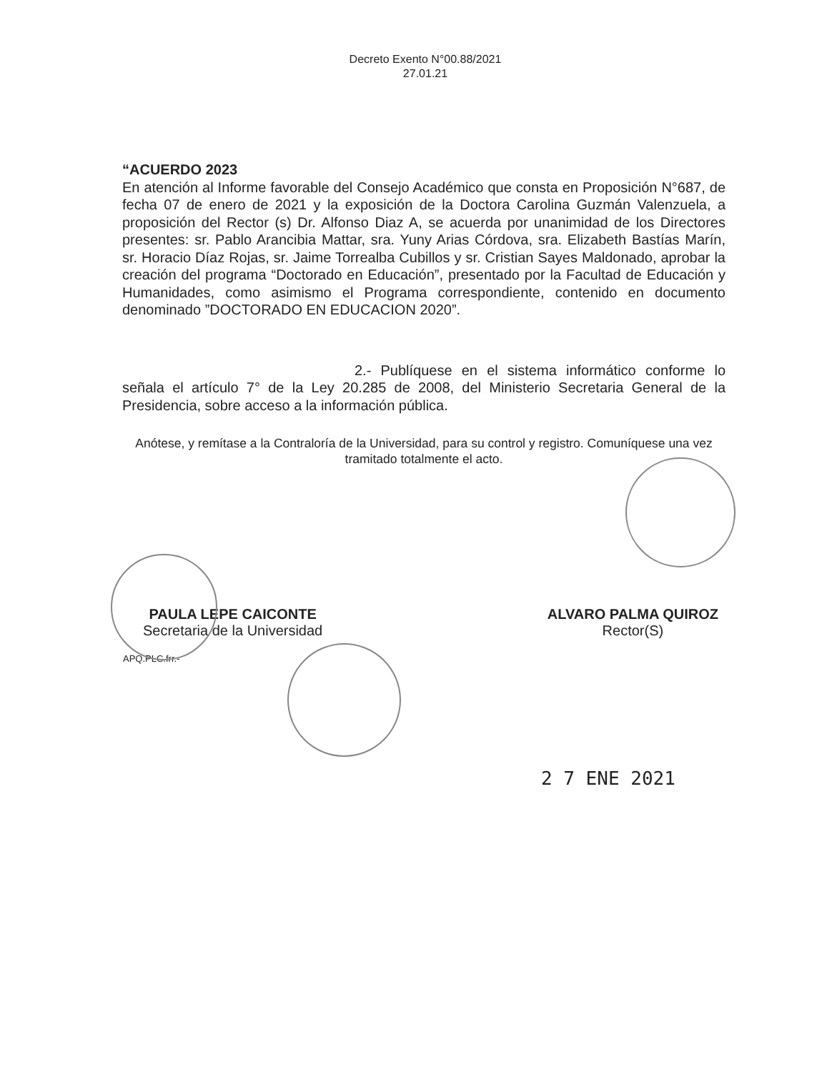Decreto Exento N°00.88/2021
27.01.21
“ACUERDO 2023
En atención al Informe favorable del Consejo Académico que consta en Proposición N°687, de fecha 07 de enero de 2021 y la exposición de la Doctora Carolina Guzmán Valenzuela, a proposición del Rector (s) Dr. Alfonso Diaz A, se acuerda por unanimidad de los Directores presentes: sr. Pablo Arancibia Mattar, sra. Yuny Arias Córdova, sra. Elizabeth Bastías Marín, sr. Horacio Díaz Rojas, sr. Jaime Torrealba Cubillos y sr. Cristian Sayes Maldonado, aprobar la creación del programa “Doctorado en Educación”, presentado por la Facultad de Educación y Humanidades, como asimismo el Programa correspondiente, contenido en documento denominado ”DOCTORADO EN EDUCACION 2020”.
2.- Publíquese en el sistema informático conforme lo señala el artículo 7° de la Ley 20.285 de 2008, del Ministerio Secretaria General de la Presidencia, sobre acceso a la información pública.
Anótese, y remítase a la Contraloría de la Universidad, para su control y registro. Comuníquese una vez tramitado totalmente el acto.
PAULA LEPE CAICONTE
Secretaria de la Universidad
ALVARO PALMA QUIROZ
Rector(S)
APQ.PLC.frr.-
2 7 ENE 2021